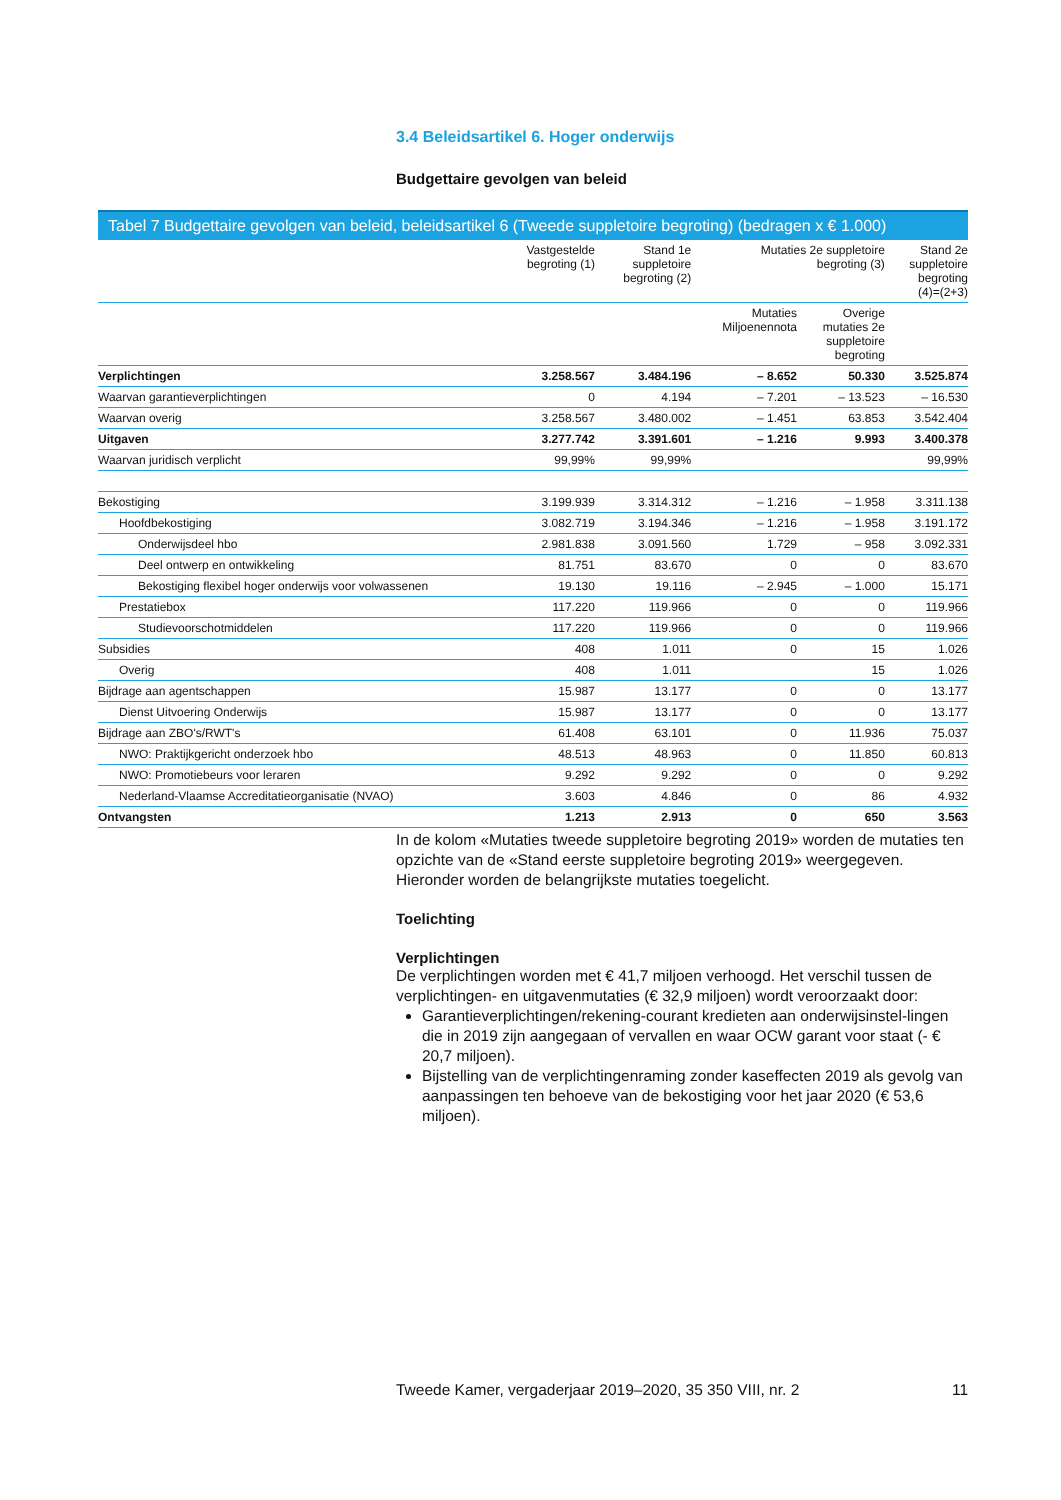3.4 Beleidsartikel 6. Hoger onderwijs
Budgettaire gevolgen van beleid
Tabel 7 Budgettaire gevolgen van beleid, beleidsartikel 6 (Tweede suppletoire begroting) (bedragen x € 1.000)
| | Vastgestelde begroting (1) | Stand 1e suppletoire begroting (2) | Mutaties 2e suppletoire begroting (3) | | Stand 2e suppletoire begroting (4)=(2+3) |
| --- | --- | --- | --- | --- | --- |
| | | | Mutaties Miljoenennota | Overige mutaties 2e suppletoire begroting | |
| Verplichtingen | 3.258.567 | 3.484.196 | – 8.652 | 50.330 | 3.525.874 |
| Waarvan garantieverplichtingen | 0 | 4.194 | – 7.201 | – 13.523 | – 16.530 |
| Waarvan overig | 3.258.567 | 3.480.002 | – 1.451 | 63.853 | 3.542.404 |
| Uitgaven | 3.277.742 | 3.391.601 | – 1.216 | 9.993 | 3.400.378 |
| Waarvan juridisch verplicht | 99,99% | 99,99% | | | 99,99% |
| Bekostiging | 3.199.939 | 3.314.312 | – 1.216 | – 1.958 | 3.311.138 |
| Hoofdbekostiging | 3.082.719 | 3.194.346 | – 1.216 | – 1.958 | 3.191.172 |
| Onderwijsdeel hbo | 2.981.838 | 3.091.560 | 1.729 | – 958 | 3.092.331 |
| Deel ontwerp en ontwikkeling | 81.751 | 83.670 | 0 | 0 | 83.670 |
| Bekostiging flexibel hoger onderwijs voor volwassenen | 19.130 | 19.116 | – 2.945 | – 1.000 | 15.171 |
| Prestatiebox | 117.220 | 119.966 | 0 | 0 | 119.966 |
| Studievoorschotmiddelen | 117.220 | 119.966 | 0 | 0 | 119.966 |
| Subsidies | 408 | 1.011 | 0 | 15 | 1.026 |
| Overig | 408 | 1.011 | | 15 | 1.026 |
| Bijdrage aan agentschappen | 15.987 | 13.177 | 0 | 0 | 13.177 |
| Dienst Uitvoering Onderwijs | 15.987 | 13.177 | 0 | 0 | 13.177 |
| Bijdrage aan ZBO's/RWT's | 61.408 | 63.101 | 0 | 11.936 | 75.037 |
| NWO: Praktijkgericht onderzoek hbo | 48.513 | 48.963 | 0 | 11.850 | 60.813 |
| NWO: Promotiebeurs voor leraren | 9.292 | 9.292 | 0 | 0 | 9.292 |
| Nederland-Vlaamse Accreditatieorganisatie (NVAO) | 3.603 | 4.846 | 0 | 86 | 4.932 |
| Ontvangsten | 1.213 | 2.913 | 0 | 650 | 3.563 |
In de kolom «Mutaties tweede suppletoire begroting 2019» worden de mutaties ten opzichte van de «Stand eerste suppletoire begroting 2019» weergegeven. Hieronder worden de belangrijkste mutaties toegelicht.
Toelichting
Verplichtingen
De verplichtingen worden met € 41,7 miljoen verhoogd. Het verschil tussen de verplichtingen- en uitgavenmutaties (€ 32,9 miljoen) wordt veroorzaakt door:
Garantieverplichtingen/rekening-courant kredieten aan onderwijsinstel-lingen die in 2019 zijn aangegaan of vervallen en waar OCW garant voor staat (- € 20,7 miljoen).
Bijstelling van de verplichtingenraming zonder kaseffecten 2019 als gevolg van aanpassingen ten behoeve van de bekostiging voor het jaar 2020 (€ 53,6 miljoen).
Tweede Kamer, vergaderjaar 2019–2020, 35 350 VIII, nr. 2
11